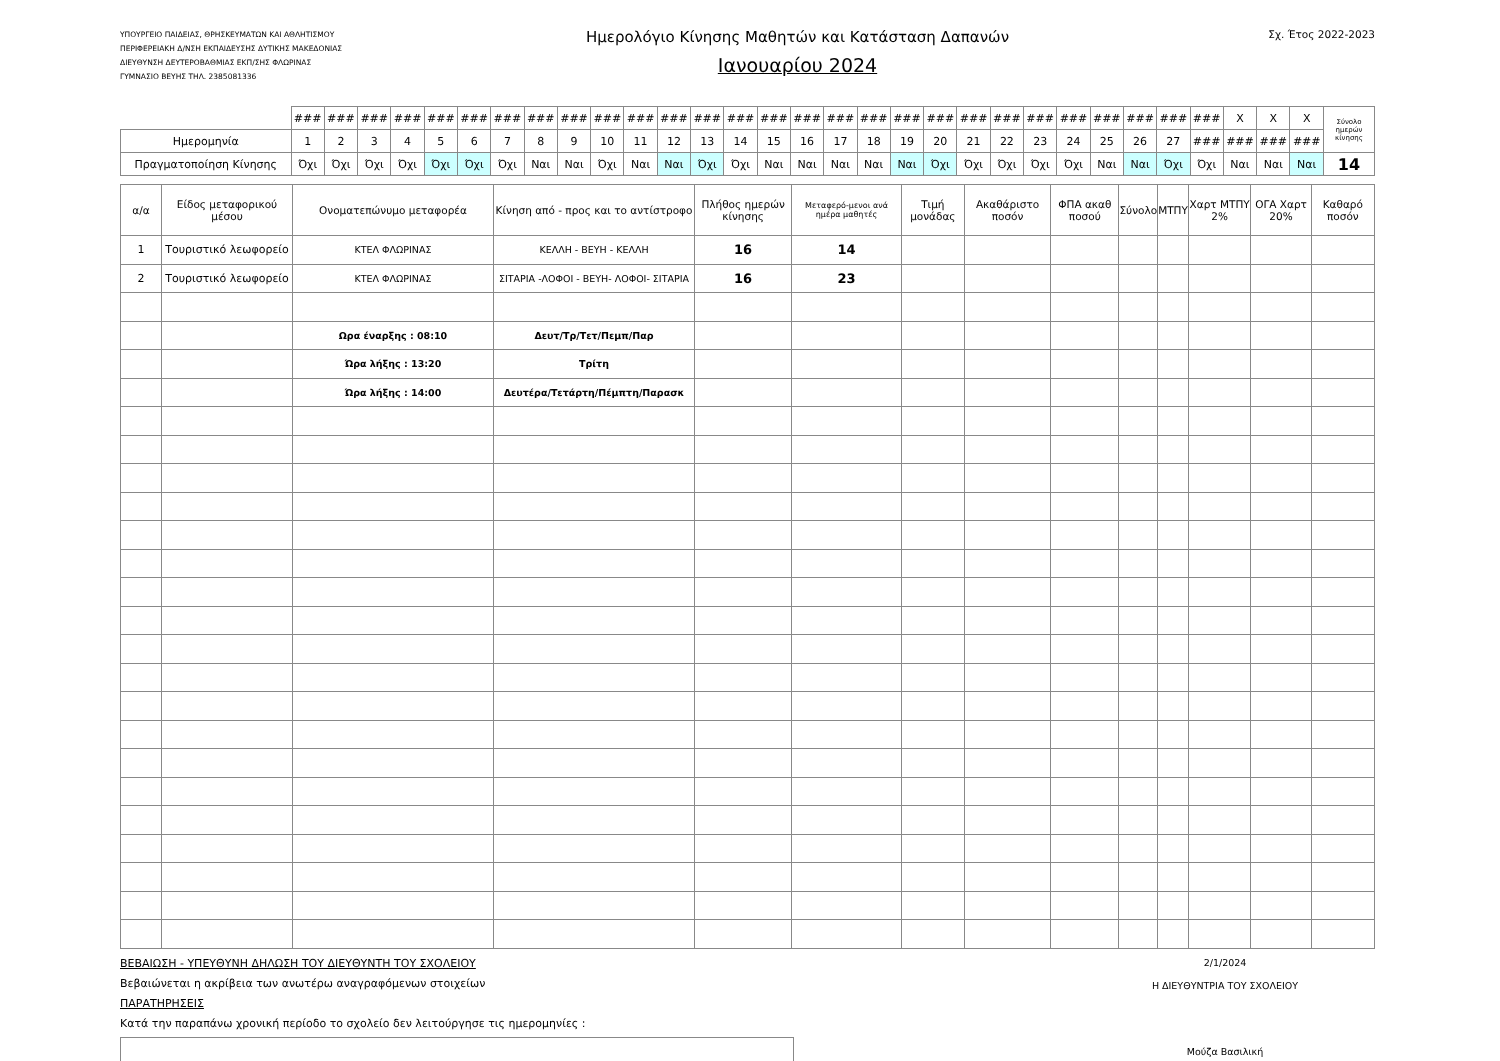ΥΠΟΥΡΓΕΙΟ ΠΑΙΔΕΙΑΣ, ΘΡΗΣΚΕΥΜΑΤΩΝ ΚΑΙ ΑΘΛΗΤΙΣΜΟΥ
ΠΕΡΙΦΕΡΕΙΑΚΗ Δ/ΝΣΗ ΕΚΠΑΙΔΕΥΣΗΣ ΔΥΤΙΚΗΣ ΜΑΚΕΔΟΝΙΑΣ
ΔΙΕΥΘΥΝΣΗ ΔΕΥΤΕΡΟΒΑΘΜΙΑΣ ΕΚΠ/ΣΗΣ ΦΛΩΡΙΝΑΣ
ΓΥΜΝΑΣΙΟ ΒΕΥΗΣ ΤΗΛ. 2385081336
Ημερολόγιο Κίνησης Μαθητών και Κατάσταση Δαπανών
Ιανουαρίου 2024
Σχ. Έτος 2022-2023
| | ### | ### | ### | ### | ### | ### | ### | ### | ### | ### | ### | ### | ### | ### | ### | ### | ### | ### | ### | ### | ### | ### | ### | ### | ### | ### | ### | ### | X | X | X | Σύνολο ημερών κίνησης |
| Ημερομηνία | 1 | 2 | 3 | 4 | 5 | 6 | 7 | 8 | 9 | 10 | 11 | 12 | 13 | 14 | 15 | 16 | 17 | 18 | 19 | 20 | 21 | 22 | 23 | 24 | 25 | 26 | 27 | ### | ### | ### | ### | |
| Πραγματοποίηση Κίνησης | Όχι | Όχι | Όχι | Όχι | Όχι | Όχι | Όχι | Ναι | Ναι | Όχι | Ναι | Ναι | Όχι | Όχι | Ναι | Ναι | Ναι | Ναι | Ναι | Όχι | Όχι | Όχι | Όχι | Όχι | Ναι | Ναι | Όχι | Όχι | Ναι | Ναι | Ναι | 14 |
| α/α | Είδος μεταφορικού μέσου | Ονοματεπώνυμο μεταφορέα | Κίνηση από - προς και το αντίστροφο | Πλήθος ημερών κίνησης | Μεταφερό-μενοι ανά ημέρα μαθητές | Τιμή μονάδας | Ακαθάριστο ποσόν | ΦΠΑ ακαθ ποσού | Σύνολο | ΜΤΠΥ | Χαρτ ΜΤΠΥ 2% | ΟΓΑ Χαρτ 20% | Καθαρό ποσόν |
| --- | --- | --- | --- | --- | --- | --- | --- | --- | --- | --- | --- | --- | --- |
| 1 | Τουριστικό λεωφορείο | ΚΤΕΛ ΦΛΩΡΙΝΑΣ | ΚΕΛΛΗ - ΒΕΥΗ - ΚΕΛΛΗ | 16 | 14 | | | | | | | | |
| 2 | Τουριστικό λεωφορείο | ΚΤΕΛ ΦΛΩΡΙΝΑΣ | ΣΙΤΑΡΙΑ -ΛΟΦΟΙ - ΒΕΥΗ- ΛΟΦΟΙ- ΣΙΤΑΡΙΑ | 16 | 23 | | | | | | | | |
| | | Ωρα έναρξης : 08:10 | Δευτ/Τρ/Τετ/Πεμπ/Παρ | | | | | | | | | | |
| | | Ώρα λήξης : 13:20 | Τρίτη | | | | | | | | | | |
| | | Ώρα λήξης : 14:00 | Δευτέρα/Τετάρτη/Πέμπτη/Παρασκ | | | | | | | | | | |
ΒΕΒΑΙΩΣΗ - ΥΠΕΥΘΥΝΗ ΔΗΛΩΣΗ ΤΟΥ ΔΙΕΥΘΥΝΤΗ ΤΟΥ ΣΧΟΛΕΙΟΥ
Βεβαιώνεται η ακρίβεια των ανωτέρω αναγραφόμενων στοιχείων
ΠΑΡΑΤΗΡΗΣΕΙΣ
Κατά την παραπάνω χρονική περίοδο το σχολείο δεν λειτούργησε τις ημερομηνίες :
2/1/2024
Η ΔΙΕΥΘΥΝΤΡΙΑ ΤΟΥ ΣΧΟΛΕΙΟΥ
Μούζα Βασιλική